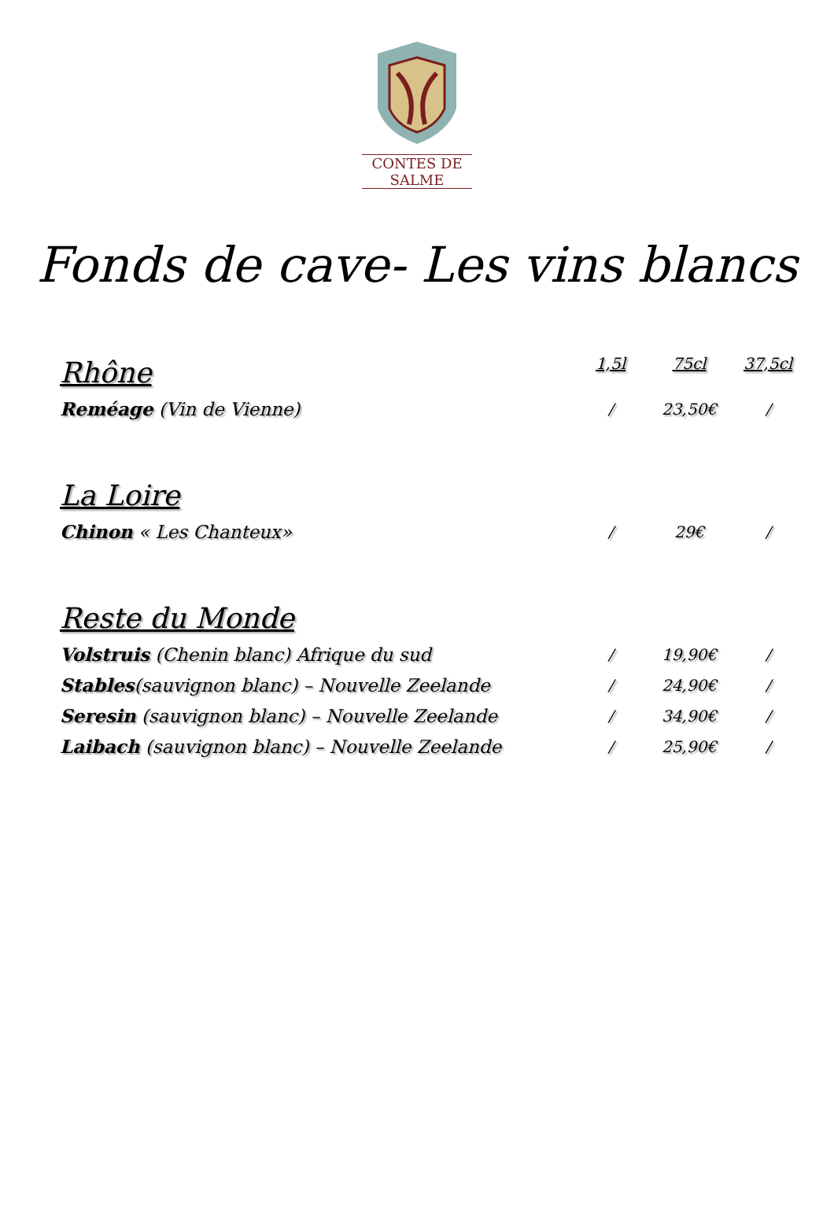CONTES DE SALME
Fonds de cave- Les vins blancs
| Rhône | 1,5l | 75cl | 37,5cl |
| --- | --- | --- | --- |
| Reméage (Vin de Vienne) | / | 23,50€ | / |
| La Loire | | | |
| Chinon « Les Chanteux» | / | 29€ | / |
| Reste du Monde | | | |
| Volstruis (Chenin blanc) Afrique du sud | / | 19,90€ | / |
| Stables (sauvignon blanc) – Nouvelle Zeelande | / | 24,90€ | / |
| Seresin (sauvignon blanc) – Nouvelle Zeelande | / | 34,90€ | / |
| Laibach (sauvignon blanc) – Nouvelle Zeelande | / | 25,90€ | / |